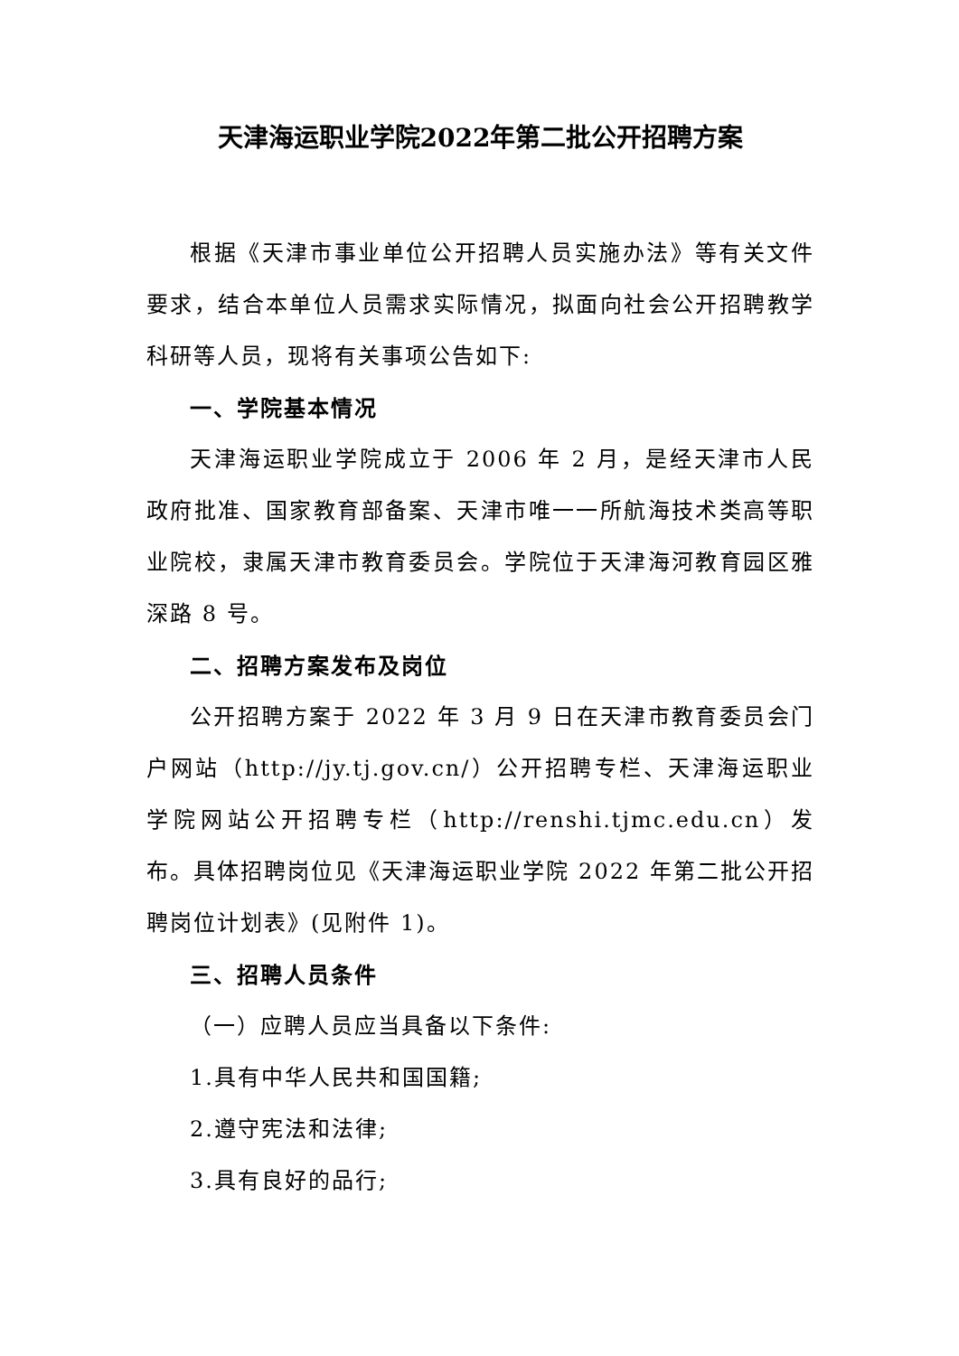天津海运职业学院2022年第二批公开招聘方案
根据《天津市事业单位公开招聘人员实施办法》等有关文件要求，结合本单位人员需求实际情况，拟面向社会公开招聘教学科研等人员，现将有关事项公告如下:
一、学院基本情况
天津海运职业学院成立于 2006 年 2 月，是经天津市人民政府批准、国家教育部备案、天津市唯一一所航海技术类高等职业院校，隶属天津市教育委员会。学院位于天津海河教育园区雅深路 8 号。
二、招聘方案发布及岗位
公开招聘方案于 2022 年 3 月 9 日在天津市教育委员会门户网站（http://jy.tj.gov.cn/）公开招聘专栏、天津海运职业学院网站公开招聘专栏（http://renshi.tjmc.edu.cn）发布。具体招聘岗位见《天津海运职业学院 2022 年第二批公开招聘岗位计划表》(见附件 1)。
三、招聘人员条件
（一）应聘人员应当具备以下条件:
1.具有中华人民共和国国籍;
2.遵守宪法和法律;
3.具有良好的品行;